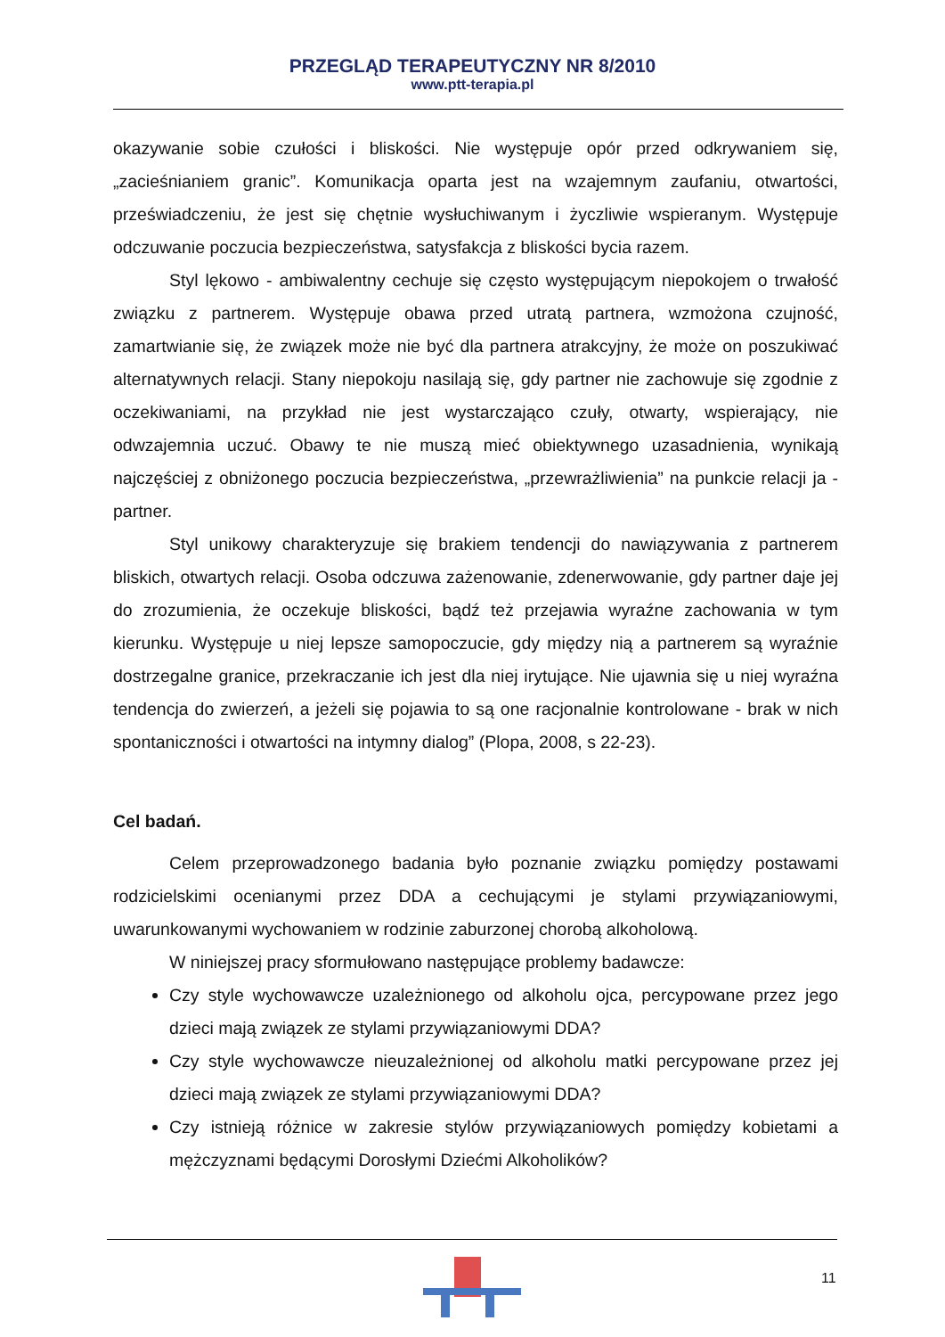PRZEGLĄD TERAPEUTYCZNY NR 8/2010
www.ptt-terapia.pl
okazywanie sobie czułości i bliskości. Nie występuje opór przed odkrywaniem się, „zacieśnianiem granic”. Komunikacja oparta jest na wzajemnym zaufaniu, otwartości, przeświadczeniu, że jest się chętnie wysłuchiwanym i życzliwie wspieranym. Występuje odczuwanie poczucia bezpieczeństwa, satysfakcja z bliskości bycia razem.
Styl lękowo - ambiwalentny cechuje się często występującym niepokojem o trwałość związku z partnerem. Występuje obawa przed utratą partnera, wzmożona czujność, zamartwianie się, że związek może nie być dla partnera atrakcyjny, że może on poszukiwać alternatywnych relacji. Stany niepokoju nasilają się, gdy partner nie zachowuje się zgodnie z oczekiwaniami, na przykład nie jest wystarczająco czuły, otwarty, wspierający, nie odwzajemnia uczuć. Obawy te nie muszą mieć obiektywnego uzasadnienia, wynikają najczęściej z obniżonego poczucia bezpieczeństwa, „przewrażliwienia” na punkcie relacji ja - partner.
Styl unikowy charakteryzuje się brakiem tendencji do nawiązywania z partnerem bliskich, otwartych relacji. Osoba odczuwa zażenowanie, zdenerwowanie, gdy partner daje jej do zrozumienia, że oczekuje bliskości, bądź też przejawia wyraźne zachowania w tym kierunku. Występuje u niej lepsze samopoczucie, gdy między nią a partnerem są wyraźnie dostrzegalne granice, przekraczanie ich jest dla niej irytujące. Nie ujawnia się u niej wyraźna tendencja do zwierzeń, a jeżeli się pojawia to są one racjonalnie kontrolowane - brak w nich spontaniczności i otwartości na intymny dialog” (Plopa, 2008, s 22-23).
Cel badań.
Celem przeprowadzonego badania było poznanie związku pomiędzy postawami rodzicielskimi ocenianymi przez DDA a cechującymi je stylami przywiązaniowymi, uwarunkowanymi wychowaniem w rodzinie zaburzonej chorobą alkoholową.
W niniejszej pracy sformułowano następujące problemy badawcze:
Czy style wychowawcze uzależnionego od alkoholu ojca, percypowane przez jego dzieci mają związek ze stylami przywiązaniowymi DDA?
Czy style wychowawcze nieuzależnionej od alkoholu matki percypowane przez jej dzieci mają związek ze stylami przywiązaniowymi DDA?
Czy istnieją różnice w zakresie stylów przywiązaniowych pomiędzy kobietami a mężczyznami będącymi Dorosłymi Dziećmi Alkoholików?
11